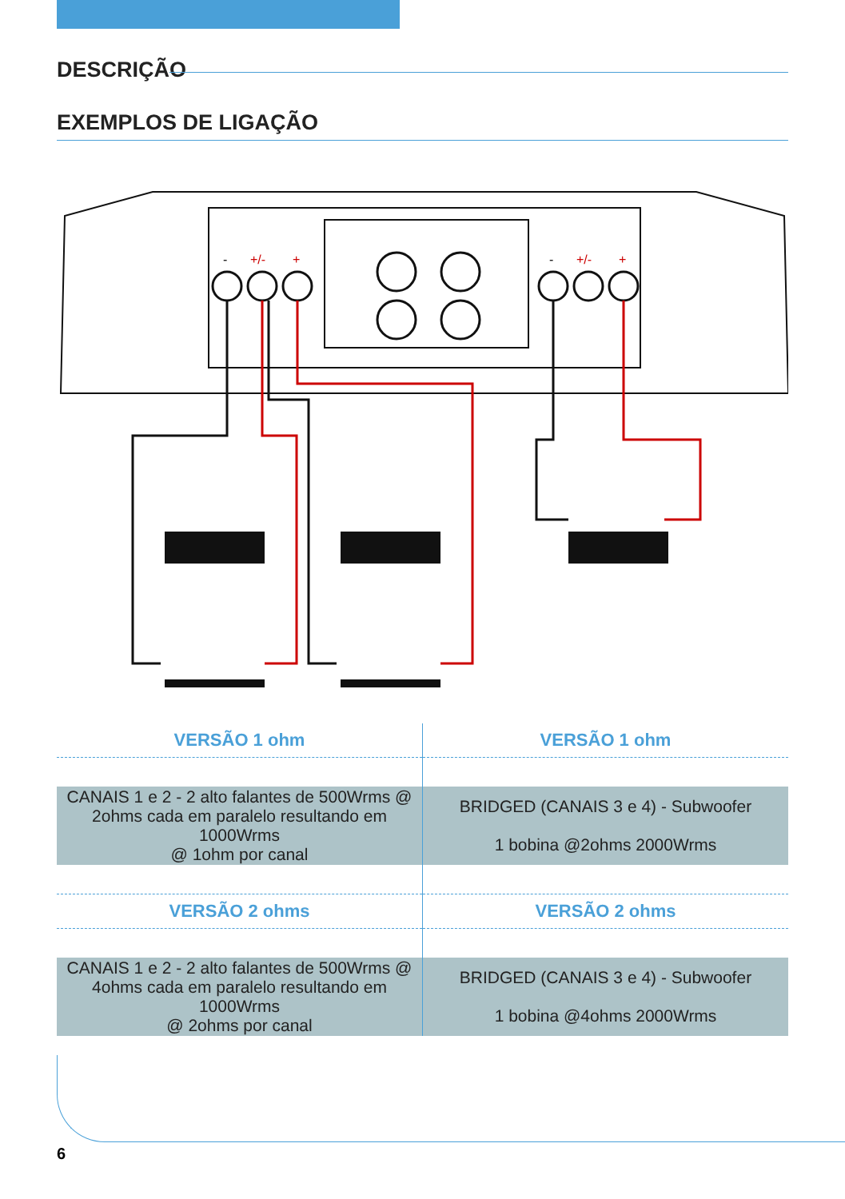DESCRIÇÃO
EXEMPLOS DE LIGAÇÃO
-
+/-
+
-
+/-
+
| VERSÃO 1 ohm | VERSÃO 1 ohm |
| --- | --- |
| CANAIS 1 e 2 - 2 alto falantes de 500Wrms @ 2ohms cada em paralelo resultando em 1000Wrms @ 1ohm por canal | BRIDGED (CANAIS 3 e 4) - Subwoofer 1 bobina @2ohms 2000Wrms |
| VERSÃO 2 ohms | VERSÃO 2 ohms |
| CANAIS 1 e 2 - 2 alto falantes de 500Wrms @ 4ohms cada em paralelo resultando em 1000Wrms @ 2ohms por canal | BRIDGED (CANAIS 3 e 4) - Subwoofer 1 bobina @4ohms 2000Wrms |
6